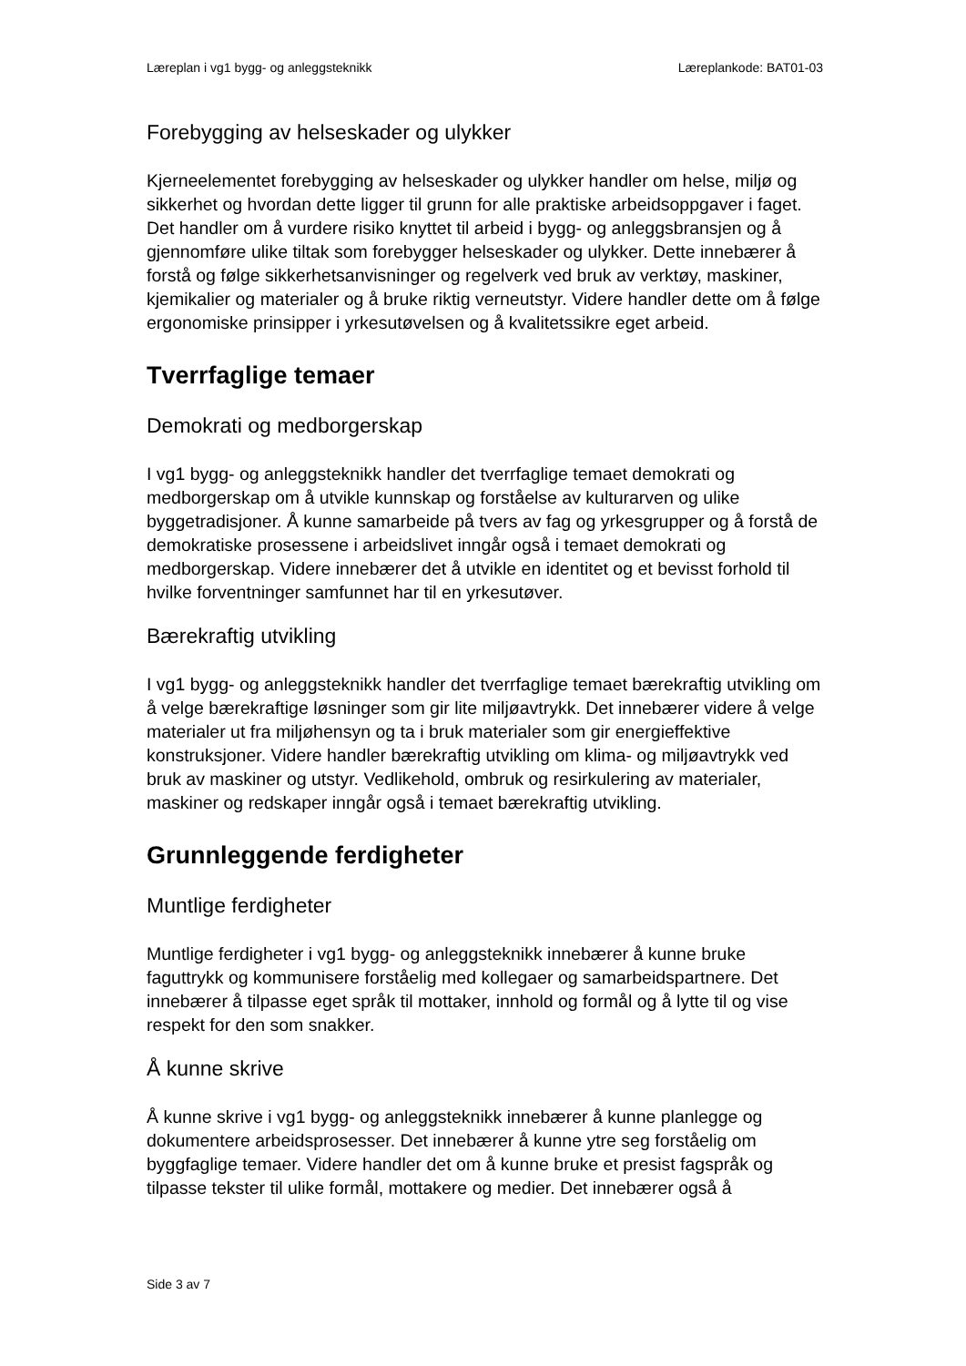Læreplan i vg1 bygg- og anleggsteknikk Læreplankode: BAT01-03
Forebygging av helseskader og ulykker
Kjerneelementet forebygging av helseskader og ulykker handler om helse, miljø og sikkerhet og hvordan dette ligger til grunn for alle praktiske arbeidsoppgaver i faget. Det handler om å vurdere risiko knyttet til arbeid i bygg- og anleggsbransjen og å gjennomføre ulike tiltak som forebygger helseskader og ulykker. Dette innebærer å forstå og følge sikkerhetsanvisninger og regelverk ved bruk av verktøy, maskiner, kjemikalier og materialer og å bruke riktig verneutstyr. Videre handler dette om å følge ergonomiske prinsipper i yrkesutøvelsen og å kvalitetssikre eget arbeid.
Tverrfaglige temaer
Demokrati og medborgerskap
I vg1 bygg- og anleggsteknikk handler det tverrfaglige temaet demokrati og medborgerskap om å utvikle kunnskap og forståelse av kulturarven og ulike byggetradisjoner. Å kunne samarbeide på tvers av fag og yrkesgrupper og å forstå de demokratiske prosessene i arbeidslivet inngår også i temaet demokrati og medborgerskap. Videre innebærer det å utvikle en identitet og et bevisst forhold til hvilke forventninger samfunnet har til en yrkesutøver.
Bærekraftig utvikling
I vg1 bygg- og anleggsteknikk handler det tverrfaglige temaet bærekraftig utvikling om å velge bærekraftige løsninger som gir lite miljøavtrykk. Det innebærer videre å velge materialer ut fra miljøhensyn og ta i bruk materialer som gir energieffektive konstruksjoner. Videre handler bærekraftig utvikling om klima- og miljøavtrykk ved bruk av maskiner og utstyr. Vedlikehold, ombruk og resirkulering av materialer, maskiner og redskaper inngår også i temaet bærekraftig utvikling.
Grunnleggende ferdigheter
Muntlige ferdigheter
Muntlige ferdigheter i vg1 bygg- og anleggsteknikk innebærer å kunne bruke faguttrykk og kommunisere forståelig med kollegaer og samarbeidspartnere. Det innebærer å tilpasse eget språk til mottaker, innhold og formål og å lytte til og vise respekt for den som snakker.
Å kunne skrive
Å kunne skrive i vg1 bygg- og anleggsteknikk innebærer å kunne planlegge og dokumentere arbeidsprosesser. Det innebærer å kunne ytre seg forståelig om byggfaglige temaer. Videre handler det om å kunne bruke et presist fagspråk og tilpasse tekster til ulike formål, mottakere og medier. Det innebærer også å
Side 3 av 7